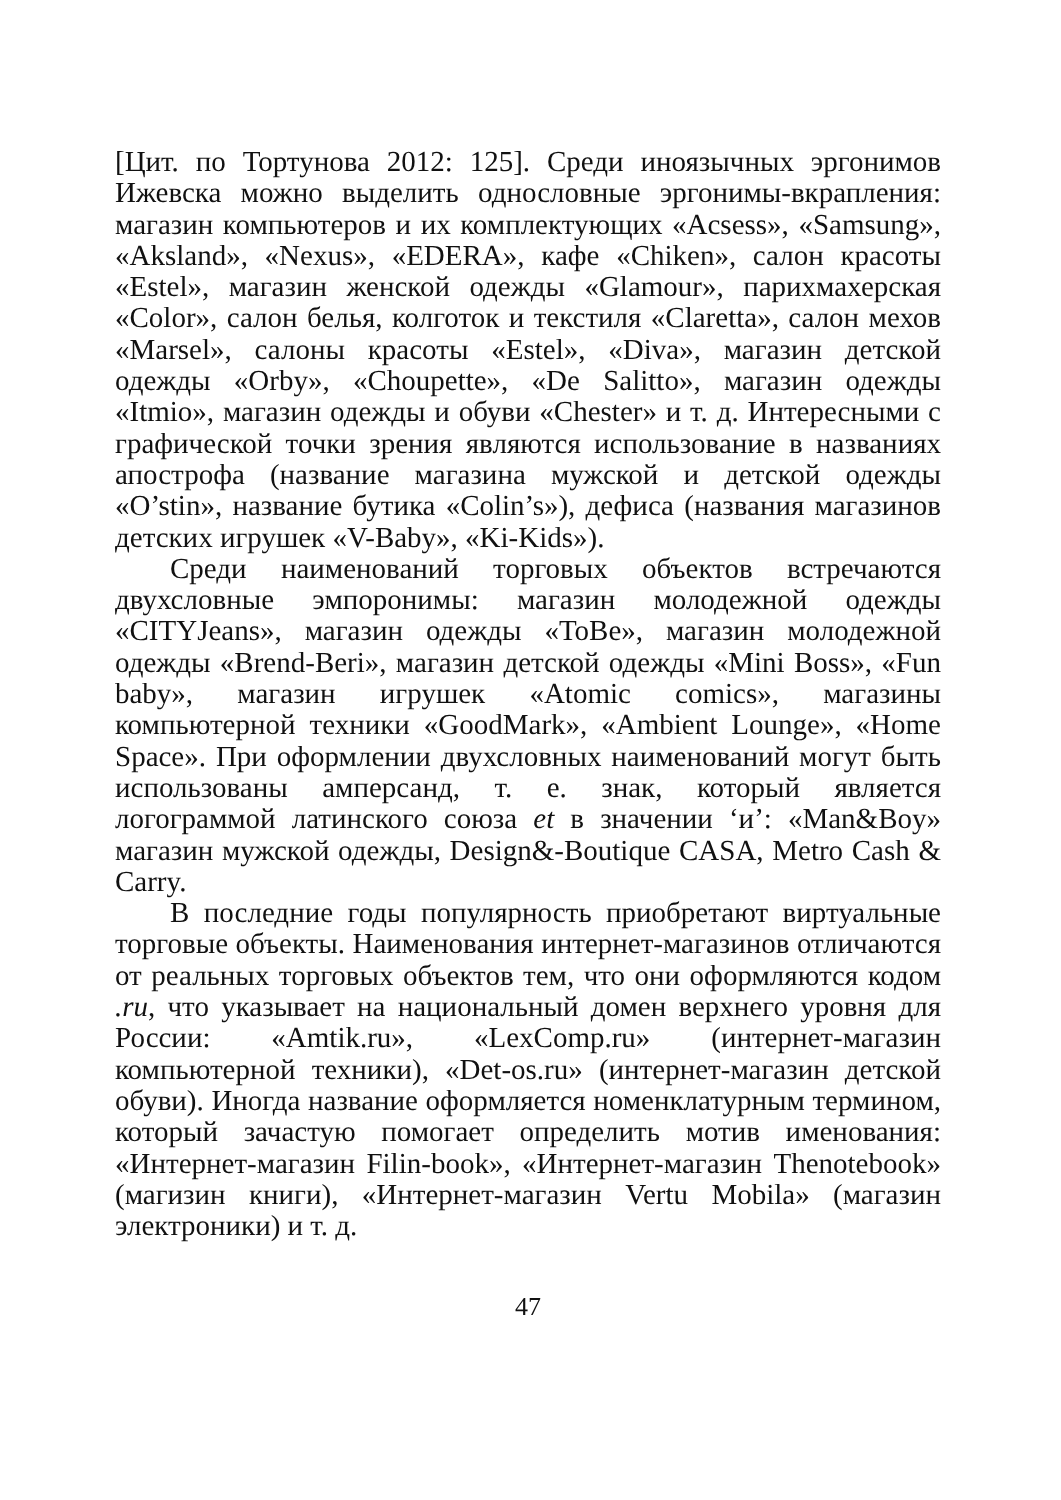[Цит. по Тортунова 2012: 125]. Среди иноязычных эргонимов Ижевска можно выделить однословные эргонимы-вкрапления: магазин компьютеров и их комплектующих «Acsess», «Samsung», «Aksland», «Nexus», «EDERA», кафе «Chiken», салон красоты «Estel», магазин женской одежды «Glamour», парихмахерская «Color», салон белья, колготок и текстиля «Claretta», салон мехов «Marsel», салоны красоты «Estel», «Diva», магазин детской одежды «Orby», «Choupette», «De Salitto», магазин одежды «Itmio», магазин одежды и обуви «Chester» и т. д. Интересными с графической точки зрения являются использование в названиях апострофа (название магазина мужской и детской одежды «O’stin», название бутика «Colin’s»), дефиса (названия магазинов детских игрушек «V-Baby», «Ki-Kids»).
Среди наименований торговых объектов встречаются двухсловные эмпоронимы: магазин молодежной одежды «CITYJeans», магазин одежды «ToBe», магазин молодежной одежды «Brend-Beri», магазин детской одежды «Mini Boss», «Fun baby», магазин игрушек «Atomic comics», магазины компьютерной техники «GoodMark», «Ambient Lounge», «Home Space». При оформлении двухсловных наименований могут быть использованы амперсанд, т. е. знак, который является логограммой латинского союза et в значении ‘и’: «Man&Boy» магазин мужской одежды, Design&-Boutique CASA, Metro Cash & Carry.
В последние годы популярность приобретают виртуальные торговые объекты. Наименования интернет-магазинов отличаются от реальных торговых объектов тем, что они оформляются кодом .ru, что указывает на национальный домен верхнего уровня для России: «Amtik.ru», «LexComp.ru» (интернет-магазин компьютерной техники), «Det-os.ru» (интернет-магазин детской обуви). Иногда название оформляется номенклатурным термином, который зачастую помогает определить мотив именования: «Интернет-магазин Filin-book», «Интернет-магазин Thenotebook» (магизин книги), «Интернет-магазин Vertu Mobila» (магазин электроники) и т. д.
47